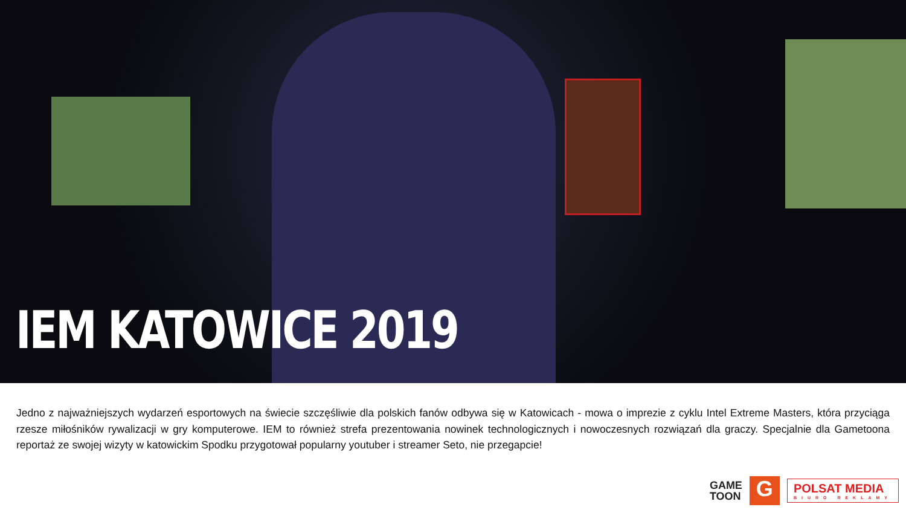IEM KATOWICE 2019
Jedno z najważniejszych wydarzeń esportowych na świecie szczęśliwie dla polskich fanów odbywa się w Katowicach - mowa o imprezie z cyklu Intel Extreme Masters, która przyciąga rzesze miłośników rywalizacji w gry komputerowe. IEM to również strefa prezentowania nowinek technologicznych i nowoczesnych rozwiązań dla graczy. Specjalnie dla Gametoona reportaż ze swojej wizyty w katowickim Spodku przygotował popularny youtuber i streamer Seto, nie przegapcie!
GAME
TOON
G
POLSAT MEDIA
BIURO REKLAMY